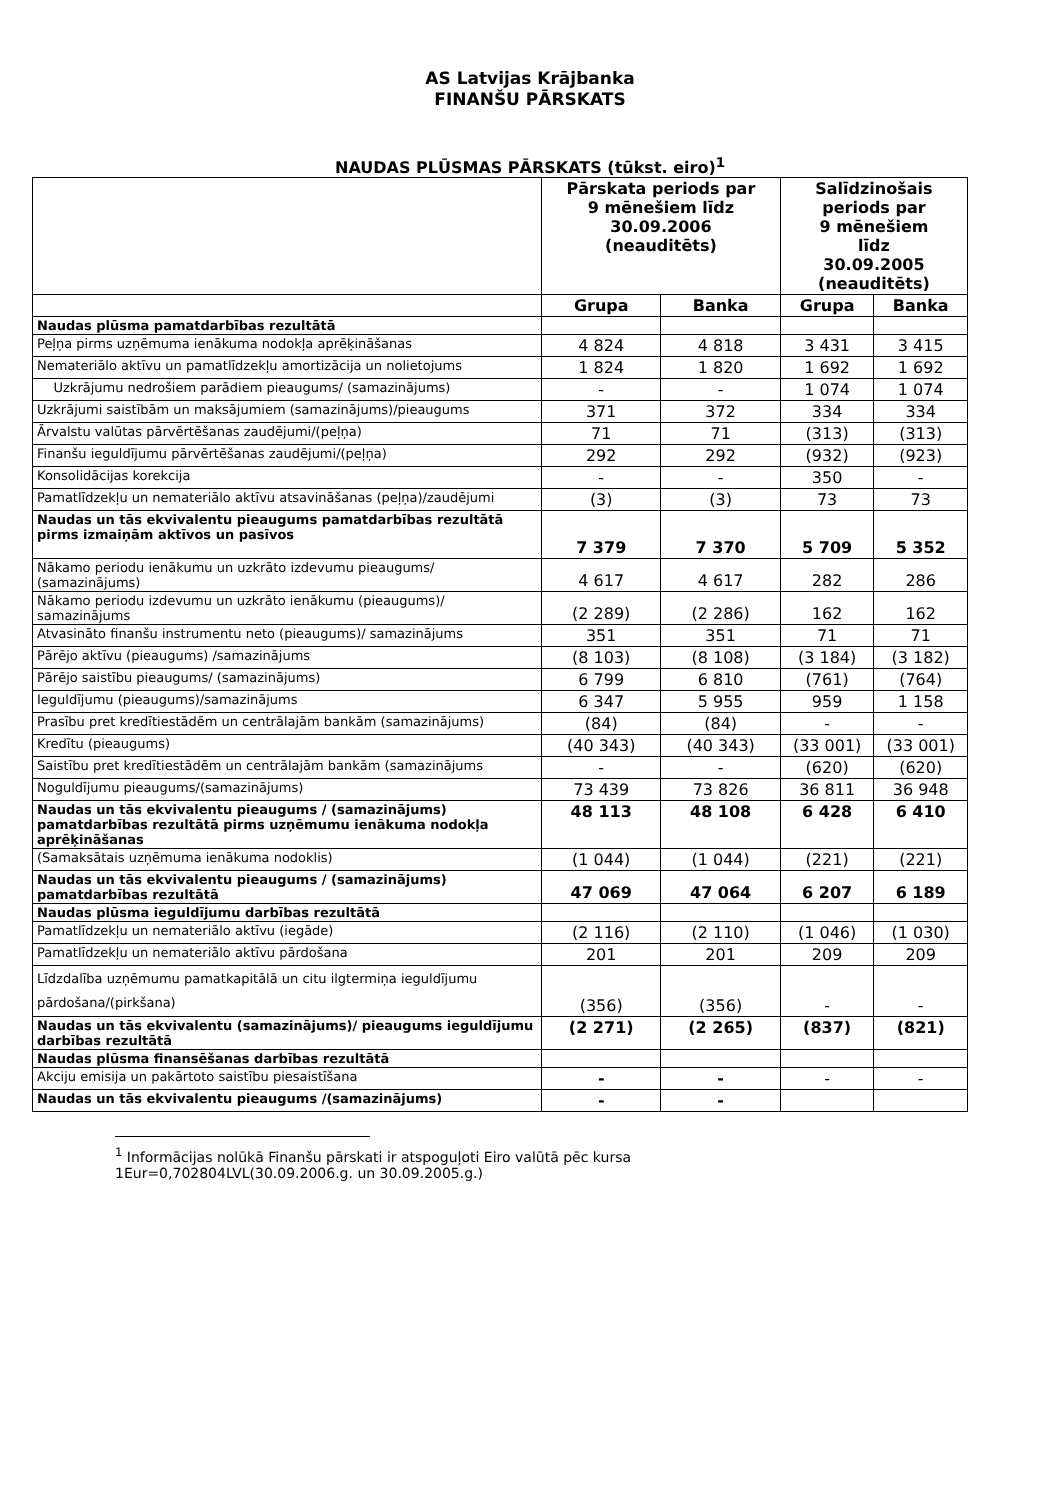AS Latvijas Krājbanka
FINANŠU PĀRSKATS
NAUDAS PLŪSMAS PĀRSKATS (tūkst. eiro)<sup>1</sup>
| | Pārskata periods par 9 mēnešiem līdz 30.09.2006 (neauditēts) | | Salīdzinošais periods par 9 mēnešiem līdz 30.09.2005 (neauditēts) | |
| --- | --- | --- | --- | --- |
| | Grupa | Banka | Grupa | Banka |
| Naudas plūsma pamatdarbības rezultātā | | | | |
| Peļņa pirms uzņēmuma ienākuma nodokļa aprēķināšanas | 4 824 | 4 818 | 3 431 | 3 415 |
| Nemateriālo aktīvu un pamatlīdzekļu amortizācija un nolietojums | 1 824 | 1 820 | 1 692 | 1 692 |
| Uzkrājumu nedrošiem parādiem pieaugums/ (samazinājums) | - | - | 1 074 | 1 074 |
| Uzkrājumi saistībām un maksājumiem (samazinājums)/pieaugums | 371 | 372 | 334 | 334 |
| Ārvalstu valūtas pārvērtēšanas zaudējumi/(peļņa) | 71 | 71 | (313) | (313) |
| Finanšu ieguldījumu pārvērtēšanas zaudējumi/(peļņa) | 292 | 292 | (932) | (923) |
| Konsolidācijas korekcija | - | - | 350 | - |
| Pamatlīdzekļu un nemateriālo aktīvu atsavināšanas (peļņa)/zaudējumi | (3) | (3) | 73 | 73 |
| Naudas un tās ekvivalentu pieaugums pamatdarbības rezultātā pirms izmaiņām aktīvos un pasīvos | 7 379 | 7 370 | 5 709 | 5 352 |
| Nākamo periodu ienākumu un uzkrāto izdevumu pieaugums/ (samazinājums) | 4 617 | 4 617 | 282 | 286 |
| Nākamo periodu izdevumu un uzkrāto ienākumu (pieaugums)/ samazinājums | (2 289) | (2 286) | 162 | 162 |
| Atvasināto finanšu instrumentu neto (pieaugums)/ samazinājums | 351 | 351 | 71 | 71 |
| Pārējo aktīvu (pieaugums) /samazinājums | (8 103) | (8 108) | (3 184) | (3 182) |
| Pārējo saistību pieaugums/ (samazinājums) | 6 799 | 6 810 | (761) | (764) |
| Ieguldījumu (pieaugums)/samazinājums | 6 347 | 5 955 | 959 | 1 158 |
| Prasību pret kredītiestādēm un centrālajām bankām (samazinājums) | (84) | (84) | - | - |
| Kredītu (pieaugums) | (40 343) | (40 343) | (33 001) | (33 001) |
| Saistību pret kredītiestādēm un centrālajām bankām (samazinājums | - | - | (620) | (620) |
| Noguldījumu pieaugums/(samazinājums) | 73 439 | 73 826 | 36 811 | 36 948 |
| Naudas un tās ekvivalentu pieaugums / (samazinājums) pamatdarbības rezultātā pirms uzņēmumu ienākuma nodokļa aprēķināšanas | 48 113 | 48 108 | 6 428 | 6 410 |
| (Samaksātais uzņēmuma ienākuma nodoklis) | (1 044) | (1 044) | (221) | (221) |
| Naudas un tās ekvivalentu pieaugums / (samazinājums) pamatdarbības rezultātā | 47 069 | 47 064 | 6 207 | 6 189 |
| Naudas plūsma ieguldījumu darbības rezultātā | | | | |
| Pamatlīdzekļu un nemateriālo aktīvu (iegāde) | (2 116) | (2 110) | (1 046) | (1 030) |
| Pamatlīdzekļu un nemateriālo aktīvu pārdošana | 201 | 201 | 209 | 209 |
| Līdzdalība uzņēmumu pamatkapitālā un citu ilgtermiņa ieguldījumu pārdošana/(pirkšana) | (356) | (356) | - | - |
| Naudas un tās ekvivalentu (samazinājums)/ pieaugums ieguldījumu darbības rezultātā | (2 271) | (2 265) | (837) | (821) |
| Naudas plūsma finansēšanas darbības rezultātā | | | | |
| Akciju emisija un pakārtoto saistību piesaistīšana | - | - | - | - |
| Naudas un tās ekvivalentu pieaugums /(samazinājums) | - | - | | |
<sup>1</sup> Informācijas nolūkā Finanšu pārskati ir atspoguļoti Eiro valūtā pēc kursa
1Eur=0,702804LVL(30.09.2006.g. un 30.09.2005.g.)